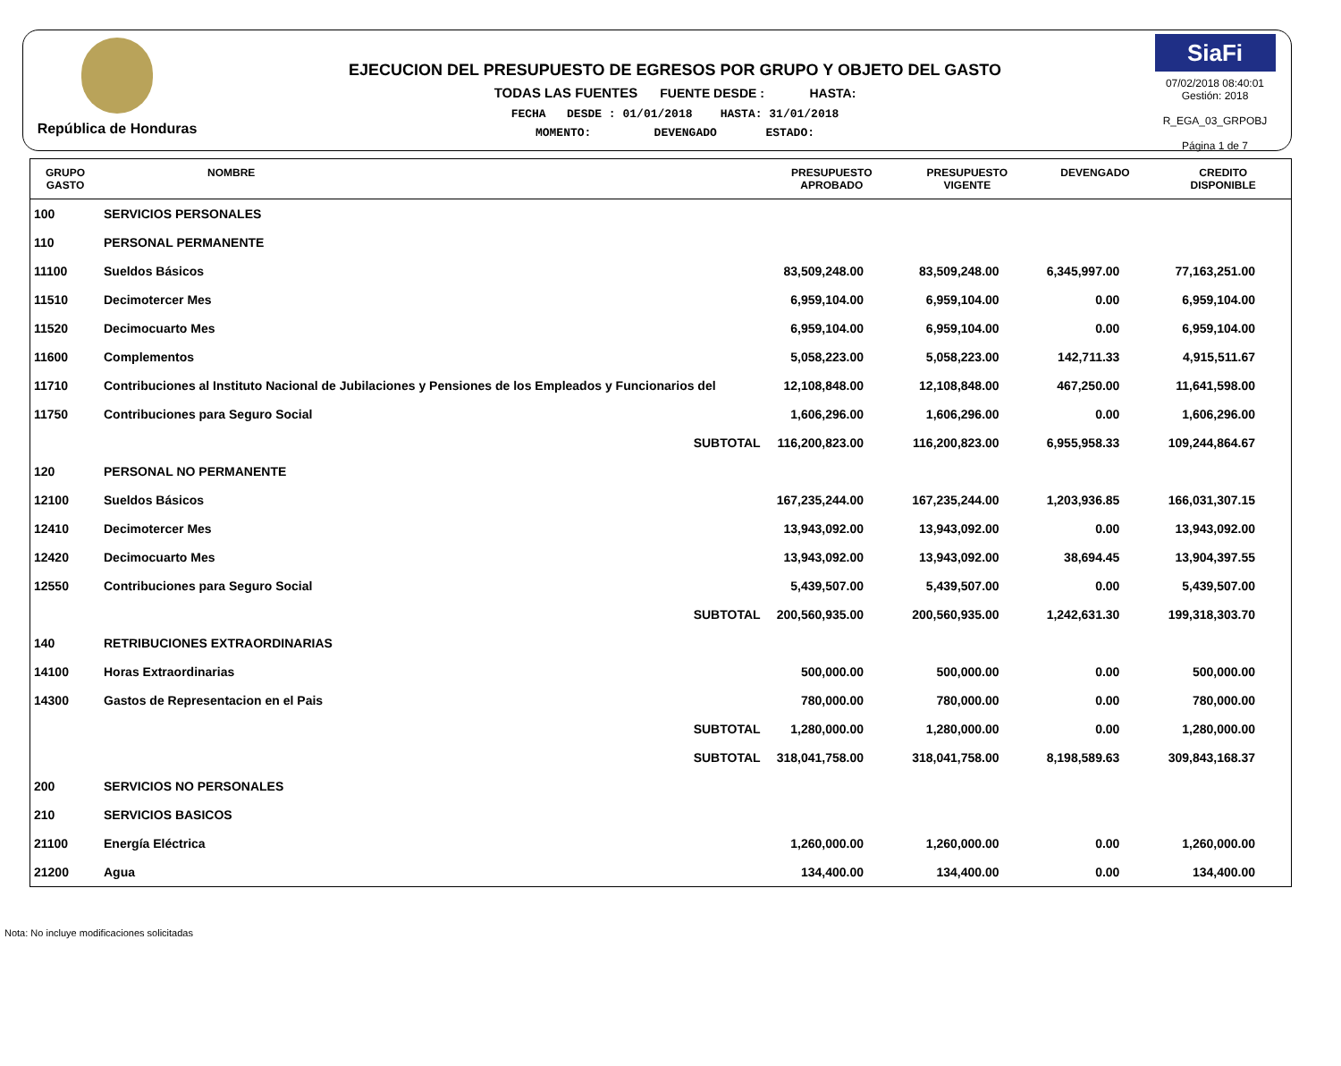República de Honduras
EJECUCION DEL PRESUPUESTO DE EGRESOS POR GRUPO Y OBJETO DEL GASTO
TODAS LAS FUENTES FUENTE DESDE : HASTA:
FECHA DESDE : 01/01/2018 HASTA: 31/01/2018
MOMENTO: DEVENGADO ESTADO:
SiaFi
07/02/2018 08:40:01
Gestión: 2018
R_EGA_03_GRPOBJ
Página 1 de 7
| GRUPO GASTO | NOMBRE | PRESUPUESTO APROBADO | PRESUPUESTO VIGENTE | DEVENGADO | CREDITO DISPONIBLE |
| --- | --- | --- | --- | --- | --- |
| 100 | SERVICIOS PERSONALES | | | | |
| 110 | PERSONAL PERMANENTE | | | | |
| 11100 | Sueldos Básicos | 83,509,248.00 | 83,509,248.00 | 6,345,997.00 | 77,163,251.00 |
| 11510 | Decimotercer Mes | 6,959,104.00 | 6,959,104.00 | 0.00 | 6,959,104.00 |
| 11520 | Decimocuarto Mes | 6,959,104.00 | 6,959,104.00 | 0.00 | 6,959,104.00 |
| 11600 | Complementos | 5,058,223.00 | 5,058,223.00 | 142,711.33 | 4,915,511.67 |
| 11710 | Contribuciones al Instituto Nacional de Jubilaciones y Pensiones de los Empleados y Funcionarios del | 12,108,848.00 | 12,108,848.00 | 467,250.00 | 11,641,598.00 |
| 11750 | Contribuciones para Seguro Social | 1,606,296.00 | 1,606,296.00 | 0.00 | 1,606,296.00 |
| | SUBTOTAL | 116,200,823.00 | 116,200,823.00 | 6,955,958.33 | 109,244,864.67 |
| 120 | PERSONAL NO PERMANENTE | | | | |
| 12100 | Sueldos Básicos | 167,235,244.00 | 167,235,244.00 | 1,203,936.85 | 166,031,307.15 |
| 12410 | Decimotercer Mes | 13,943,092.00 | 13,943,092.00 | 0.00 | 13,943,092.00 |
| 12420 | Decimocuarto Mes | 13,943,092.00 | 13,943,092.00 | 38,694.45 | 13,904,397.55 |
| 12550 | Contribuciones para Seguro Social | 5,439,507.00 | 5,439,507.00 | 0.00 | 5,439,507.00 |
| | SUBTOTAL | 200,560,935.00 | 200,560,935.00 | 1,242,631.30 | 199,318,303.70 |
| 140 | RETRIBUCIONES EXTRAORDINARIAS | | | | |
| 14100 | Horas Extraordinarias | 500,000.00 | 500,000.00 | 0.00 | 500,000.00 |
| 14300 | Gastos de Representacion en el Pais | 780,000.00 | 780,000.00 | 0.00 | 780,000.00 |
| | SUBTOTAL | 1,280,000.00 | 1,280,000.00 | 0.00 | 1,280,000.00 |
| | SUBTOTAL | 318,041,758.00 | 318,041,758.00 | 8,198,589.63 | 309,843,168.37 |
| 200 | SERVICIOS NO PERSONALES | | | | |
| 210 | SERVICIOS BASICOS | | | | |
| 21100 | Energía Eléctrica | 1,260,000.00 | 1,260,000.00 | 0.00 | 1,260,000.00 |
| 21200 | Agua | 134,400.00 | 134,400.00 | 0.00 | 134,400.00 |
Nota: No incluye modificaciones solicitadas